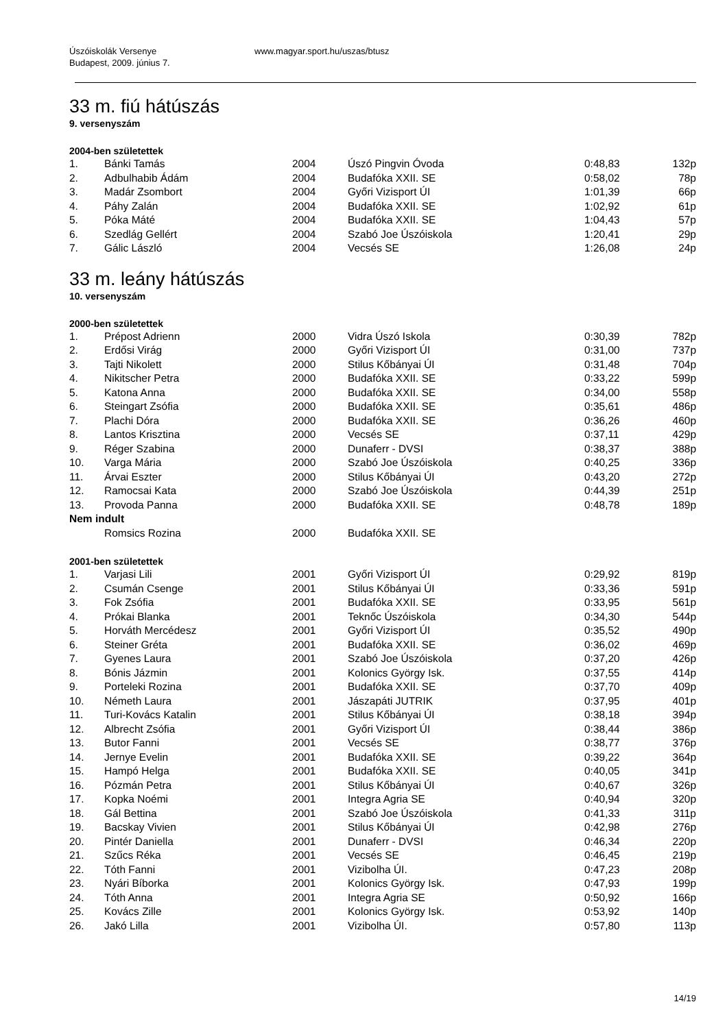Úszóiskolák Versenye
Budapest, 2009. június 7.
www.magyar.sport.hu/uszas/btusz
33 m. fiú hátúszás
9. versenyszám
2004-ben születettek
| 1. | Bánki Tamás | 2004 | Úszó Pingvin Óvoda | 0:48,83 | 132p |
| 2. | Adbulhabib Ádám | 2004 | Budafóka XXII. SE | 0:58,02 | 78p |
| 3. | Madár Zsombort | 2004 | Győri Vizisport ÚI | 1:01,39 | 66p |
| 4. | Páhy Zalán | 2004 | Budafóka XXII. SE | 1:02,92 | 61p |
| 5. | Póka Máté | 2004 | Budafóka XXII. SE | 1:04,43 | 57p |
| 6. | Szedlág Gellért | 2004 | Szabó Joe Úszóiskola | 1:20,41 | 29p |
| 7. | Gálic László | 2004 | Vecsés SE | 1:26,08 | 24p |
33 m. leány hátúszás
10. versenyszám
2000-ben születettek
| 1. | Prépost Adrienn | 2000 | Vidra Úszó Iskola | 0:30,39 | 782p |
| 2. | Erdősi Virág | 2000 | Győri Vizisport ÚI | 0:31,00 | 737p |
| 3. | Tajti Nikolett | 2000 | Stilus Kőbányai ÚI | 0:31,48 | 704p |
| 4. | Nikitscher Petra | 2000 | Budafóka XXII. SE | 0:33,22 | 599p |
| 5. | Katona Anna | 2000 | Budafóka XXII. SE | 0:34,00 | 558p |
| 6. | Steingart Zsófia | 2000 | Budafóka XXII. SE | 0:35,61 | 486p |
| 7. | Plachi Dóra | 2000 | Budafóka XXII. SE | 0:36,26 | 460p |
| 8. | Lantos Krisztina | 2000 | Vecsés SE | 0:37,11 | 429p |
| 9. | Réger Szabina | 2000 | Dunaferr - DVSI | 0:38,37 | 388p |
| 10. | Varga Mária | 2000 | Szabó Joe Úszóiskola | 0:40,25 | 336p |
| 11. | Árvai Eszter | 2000 | Stilus Kőbányai ÚI | 0:43,20 | 272p |
| 12. | Ramocsai Kata | 2000 | Szabó Joe Úszóiskola | 0:44,39 | 251p |
| 13. | Provoda Panna | 2000 | Budafóka XXII. SE | 0:48,78 | 189p |
| Nem indult | | | | | |
| | Romsics Rozina | 2000 | Budafóka XXII. SE | | |
2001-ben születettek
| 1. | Varjasi Lili | 2001 | Győri Vizisport ÚI | 0:29,92 | 819p |
| 2. | Csumán Csenge | 2001 | Stilus Kőbányai ÚI | 0:33,36 | 591p |
| 3. | Fok Zsófia | 2001 | Budafóka XXII. SE | 0:33,95 | 561p |
| 4. | Prókai Blanka | 2001 | Teknőc Úszóiskola | 0:34,30 | 544p |
| 5. | Horváth Mercédesz | 2001 | Győri Vizisport ÚI | 0:35,52 | 490p |
| 6. | Steiner Gréta | 2001 | Budafóka XXII. SE | 0:36,02 | 469p |
| 7. | Gyenes Laura | 2001 | Szabó Joe Úszóiskola | 0:37,20 | 426p |
| 8. | Bónis Jázmin | 2001 | Kolonics György Isk. | 0:37,55 | 414p |
| 9. | Porteleki Rozina | 2001 | Budafóka XXII. SE | 0:37,70 | 409p |
| 10. | Németh Laura | 2001 | Jászapáti JUTRIK | 0:37,95 | 401p |
| 11. | Turi-Kovács Katalin | 2001 | Stilus Kőbányai ÚI | 0:38,18 | 394p |
| 12. | Albrecht Zsófia | 2001 | Győri Vizisport ÚI | 0:38,44 | 386p |
| 13. | Butor Fanni | 2001 | Vecsés SE | 0:38,77 | 376p |
| 14. | Jernye Evelin | 2001 | Budafóka XXII. SE | 0:39,22 | 364p |
| 15. | Hampó Helga | 2001 | Budafóka XXII. SE | 0:40,05 | 341p |
| 16. | Pózmán Petra | 2001 | Stilus Kőbányai ÚI | 0:40,67 | 326p |
| 17. | Kopka Noémi | 2001 | Integra Agria SE | 0:40,94 | 320p |
| 18. | Gál Bettina | 2001 | Szabó Joe Úszóiskola | 0:41,33 | 311p |
| 19. | Bacskay Vivien | 2001 | Stilus Kőbányai ÚI | 0:42,98 | 276p |
| 20. | Pintér Daniella | 2001 | Dunaferr - DVSI | 0:46,34 | 220p |
| 21. | Szűcs Réka | 2001 | Vecsés SE | 0:46,45 | 219p |
| 22. | Tóth Fanni | 2001 | Vizibolha ÚI. | 0:47,23 | 208p |
| 23. | Nyári Bíborka | 2001 | Kolonics György Isk. | 0:47,93 | 199p |
| 24. | Tóth Anna | 2001 | Integra Agria SE | 0:50,92 | 166p |
| 25. | Kovács Zille | 2001 | Kolonics György Isk. | 0:53,92 | 140p |
| 26. | Jakó Lilla | 2001 | Vizibolha ÚI. | 0:57,80 | 113p |
14/19